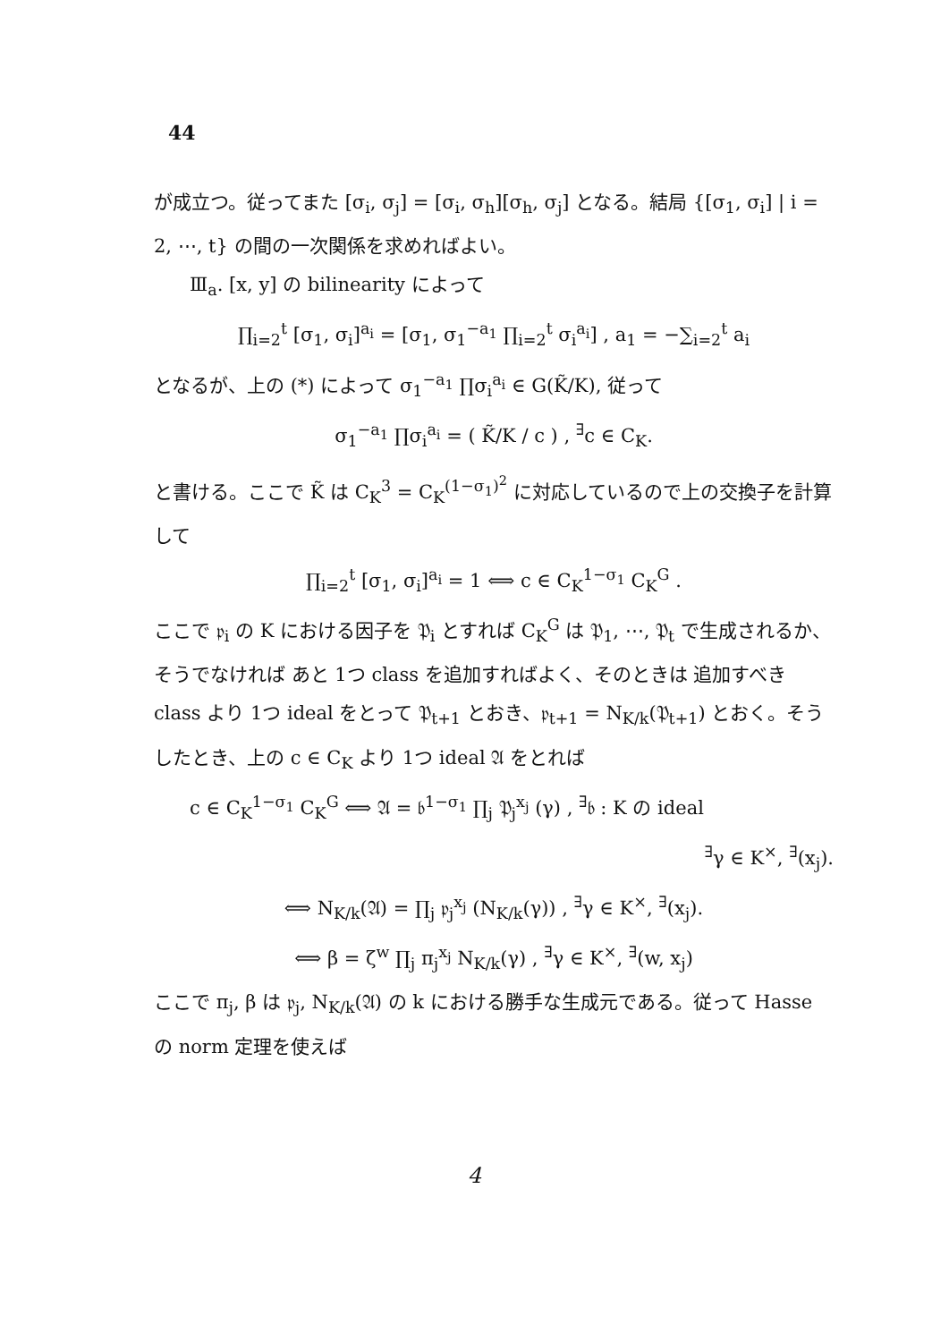44
が成立つ。従ってまた [σ<sub>i</sub>, σ<sub>j</sub>] = [σ<sub>i</sub>, σ<sub>h</sub>][σ<sub>h</sub>, σ<sub>j</sub>] となる。結局 {[σ<sub>1</sub>, σ<sub>i</sub>] | i = 2, ⋯, t} の間の一次関係を求めればよい。
Ⅲ<sub>a</sub>. [x, y] の bilinearity によって
∏<sub>i=2</sub><sup>t</sup> [σ<sub>1</sub>, σ<sub>i</sub>]<sup>a<sub>i</sub></sup> = [σ<sub>1</sub>, σ<sub>1</sub><sup>−a<sub>1</sub></sup> ∏<sub>i=2</sub><sup>t</sup> σ<sub>i</sub><sup>a<sub>i</sub></sup>] , a<sub>1</sub> = −∑<sub>i=2</sub><sup>t</sup> a<sub>i</sub>
となるが、上の (*) によって σ<sub>1</sub><sup>−a<sub>1</sub></sup> ∏σ<sub>i</sub><sup>a<sub>i</sub></sup> ∈ G(K̃/K), 従って
σ<sub>1</sub><sup>−a<sub>1</sub></sup> ∏σ<sub>i</sub><sup>a<sub>i</sub></sup> = ( K̃/K / c ) , <sup>∃</sup>c ∈ C<sub>K</sub>.
と書ける。ここで K̃ は C<sub>K</sub><sup>3</sup> = C<sub>K</sub><sup>(1−σ<sub>1</sub>)<sup>2</sup></sup> に対応しているので上の交換子を計算して
∏<sub>i=2</sub><sup>t</sup> [σ<sub>1</sub>, σ<sub>i</sub>]<sup>a<sub>i</sub></sup> = 1 ⟺ c ∈ C<sub>K</sub><sup>1−σ<sub>1</sub></sup> C<sub>K</sub><sup>G</sup> .
ここで 𝔭<sub>i</sub> の K における因子を 𝔓<sub>i</sub> とすれば C<sub>K</sub><sup>G</sup> は 𝔓<sub>1</sub>, ⋯, 𝔓<sub>t</sub> で生成されるか、そうでなければ あと 1つ class を追加すればよく、そのときは 追加すべき class より 1つ ideal をとって 𝔓<sub>t+1</sub> とおき、𝔭<sub>t+1</sub> = N<sub>K/k</sub>(𝔓<sub>t+1</sub>) とおく。そうしたとき、上の c ∈ C<sub>K</sub> より 1つ ideal 𝔄 をとれば
c ∈ C<sub>K</sub><sup>1−σ<sub>1</sub></sup> C<sub>K</sub><sup>G</sup> ⟺ 𝔄 = 𝔟<sup>1−σ<sub>1</sub></sup> ∏<sub>j</sub> 𝔓<sub>j</sub><sup>x<sub>j</sub></sup> (γ) , <sup>∃</sup>𝔟 : K の ideal
<sup>∃</sup>γ ∈ K<sup>×</sup>, <sup>∃</sup>(x<sub>j</sub>).
⟺ N<sub>K/k</sub>(𝔄) = ∏<sub>j</sub> 𝔭<sub>j</sub><sup>x<sub>j</sub></sup> (N<sub>K/k</sub>(γ)) , <sup>∃</sup>γ ∈ K<sup>×</sup>, <sup>∃</sup>(x<sub>j</sub>).
⟺ β = ζ<sup>w</sup> ∏<sub>j</sub> π<sub>j</sub><sup>x<sub>j</sub></sup> N<sub>K/k</sub>(γ) , <sup>∃</sup>γ ∈ K<sup>×</sup>, <sup>∃</sup>(w, x<sub>j</sub>)
ここで π<sub>j</sub>, β は 𝔭<sub>j</sub>, N<sub>K/k</sub>(𝔄) の k における勝手な生成元である。従って Hasse の norm 定理を使えば
4